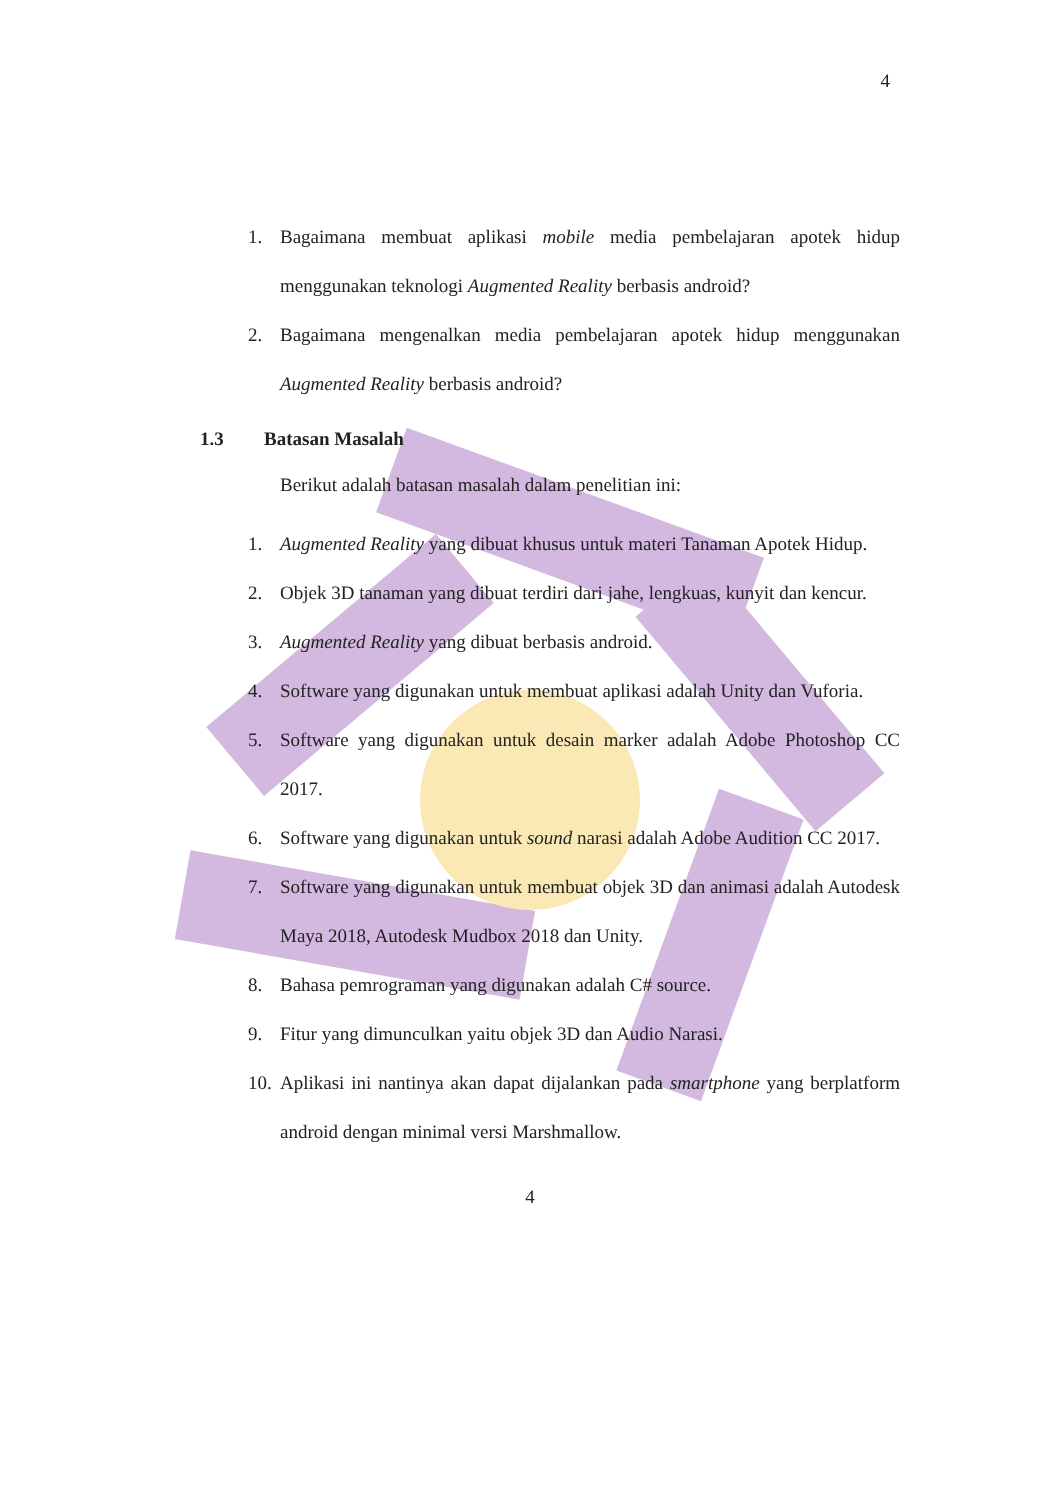4
1. Bagaimana membuat aplikasi mobile media pembelajaran apotek hidup menggunakan teknologi Augmented Reality berbasis android?
2. Bagaimana mengenalkan media pembelajaran apotek hidup menggunakan Augmented Reality berbasis android?
1.3 Batasan Masalah
Berikut adalah batasan masalah dalam penelitian ini:
1. Augmented Reality yang dibuat khusus untuk materi Tanaman Apotek Hidup.
2. Objek 3D tanaman yang dibuat terdiri dari jahe, lengkuas, kunyit dan kencur.
3. Augmented Reality yang dibuat berbasis android.
4. Software yang digunakan untuk membuat aplikasi adalah Unity dan Vuforia.
5. Software yang digunakan untuk desain marker adalah Adobe Photoshop CC 2017.
6. Software yang digunakan untuk sound narasi adalah Adobe Audition CC 2017.
7. Software yang digunakan untuk membuat objek 3D dan animasi adalah Autodesk Maya 2018, Autodesk Mudbox 2018 dan Unity.
8. Bahasa pemrograman yang digunakan adalah C# source.
9. Fitur yang dimunculkan yaitu objek 3D dan Audio Narasi.
10. Aplikasi ini nantinya akan dapat dijalankan pada smartphone yang berplatform android dengan minimal versi Marshmallow.
4